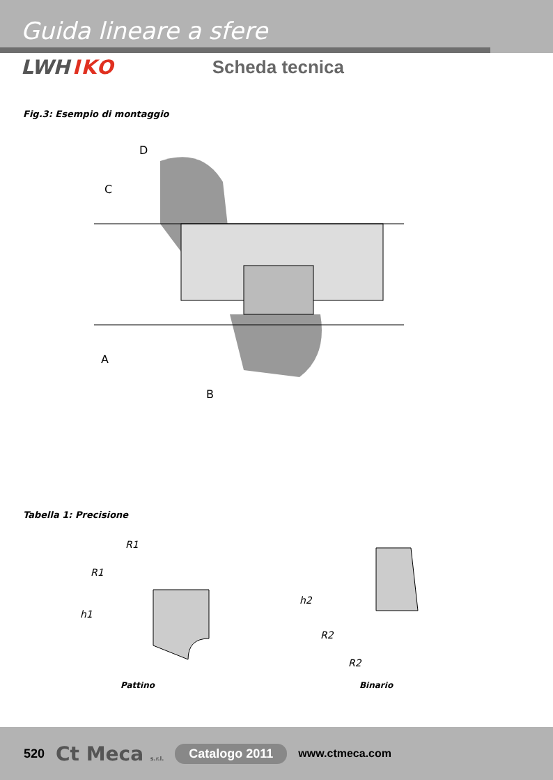Guida lineare a sfere
LWH IKO Scheda tecnica
Fig.3: Esempio di montaggio
C
D
A
B
Tabella 1: Precisione
R1
R1
h1
h2
R2
R2
Pattino Binario
520 Ct Meca s.r.l. Catalogo 2011 www.ctmeca.com